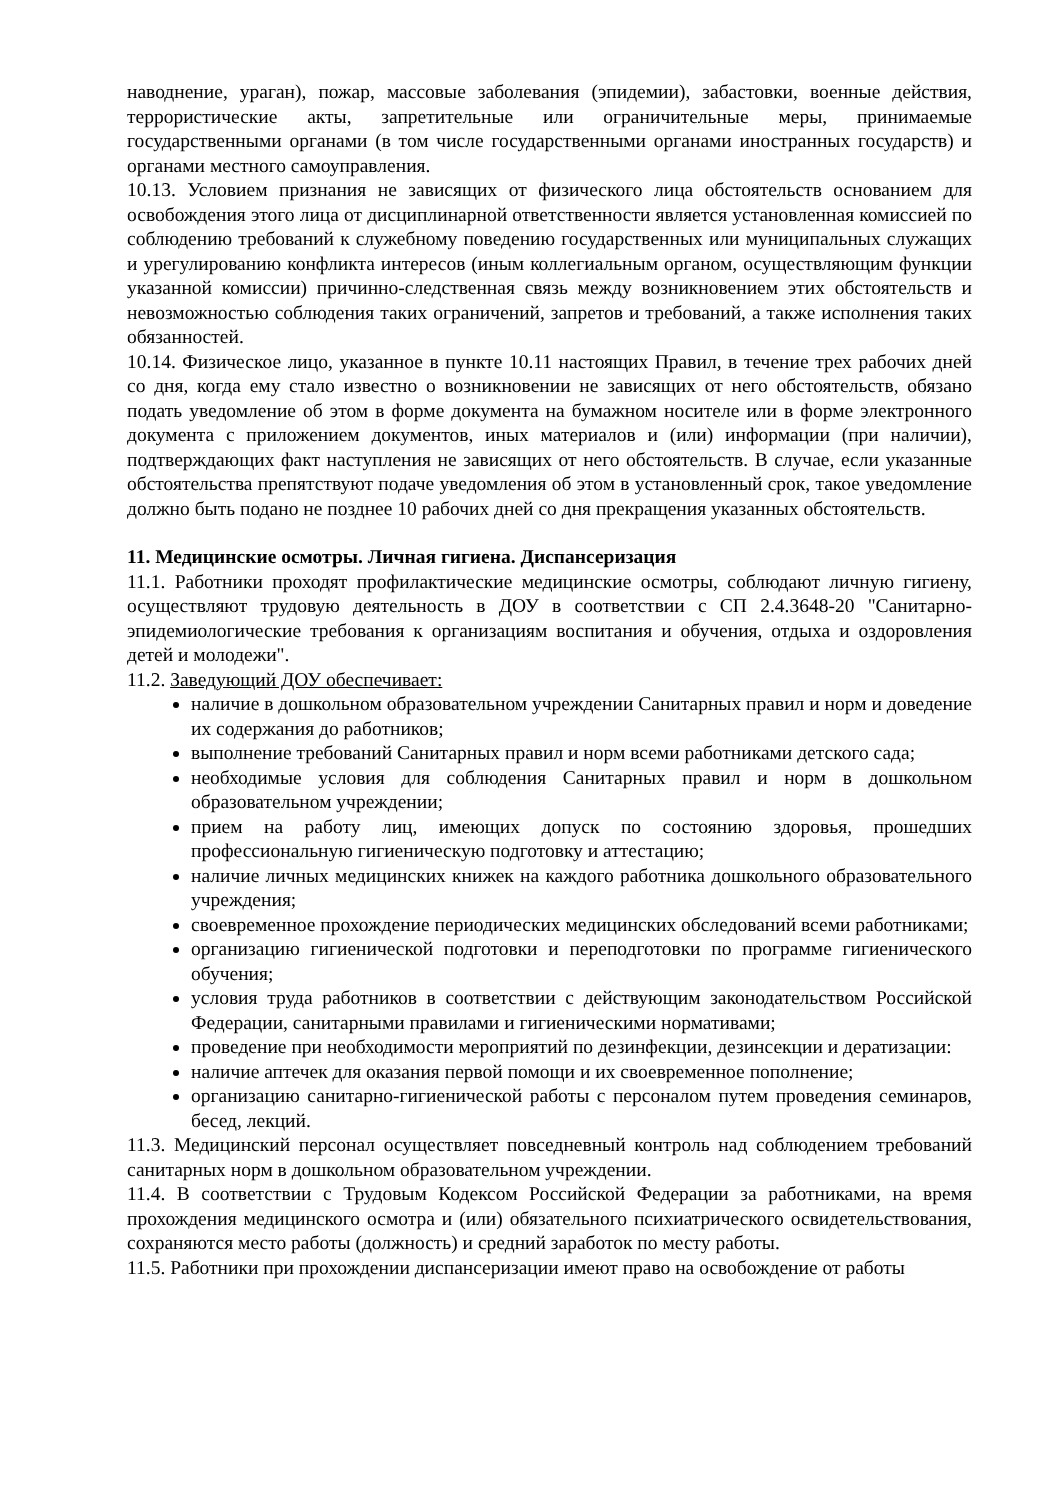наводнение, ураган), пожар, массовые заболевания (эпидемии), забастовки, военные действия, террористические акты, запретительные или ограничительные меры, принимаемые государственными органами (в том числе государственными органами иностранных государств) и органами местного самоуправления.
10.13. Условием признания не зависящих от физического лица обстоятельств основанием для освобождения этого лица от дисциплинарной ответственности является установленная комиссией по соблюдению требований к служебному поведению государственных или муниципальных служащих и урегулированию конфликта интересов (иным коллегиальным органом, осуществляющим функции указанной комиссии) причинно-следственная связь между возникновением этих обстоятельств и невозможностью соблюдения таких ограничений, запретов и требований, а также исполнения таких обязанностей.
10.14. Физическое лицо, указанное в пункте 10.11 настоящих Правил, в течение трех рабочих дней со дня, когда ему стало известно о возникновении не зависящих от него обстоятельств, обязано подать уведомление об этом в форме документа на бумажном носителе или в форме электронного документа с приложением документов, иных материалов и (или) информации (при наличии), подтверждающих факт наступления не зависящих от него обстоятельств. В случае, если указанные обстоятельства препятствуют подаче уведомления об этом в установленный срок, такое уведомление должно быть подано не позднее 10 рабочих дней со дня прекращения указанных обстоятельств.
11. Медицинские осмотры. Личная гигиена. Диспансеризация
11.1. Работники проходят профилактические медицинские осмотры, соблюдают личную гигиену, осуществляют трудовую деятельность в ДОУ в соответствии с СП 2.4.3648-20 "Санитарно-эпидемиологические требования к организациям воспитания и обучения, отдыха и оздоровления детей и молодежи".
11.2. Заведующий ДОУ обеспечивает:
наличие в дошкольном образовательном учреждении Санитарных правил и норм и доведение их содержания до работников;
выполнение требований Санитарных правил и норм всеми работниками детского сада;
необходимые условия для соблюдения Санитарных правил и норм в дошкольном образовательном учреждении;
прием на работу лиц, имеющих допуск по состоянию здоровья, прошедших профессиональную гигиеническую подготовку и аттестацию;
наличие личных медицинских книжек на каждого работника дошкольного образовательного учреждения;
своевременное прохождение периодических медицинских обследований всеми работниками;
организацию гигиенической подготовки и переподготовки по программе гигиенического обучения;
условия труда работников в соответствии с действующим законодательством Российской Федерации, санитарными правилами и гигиеническими нормативами;
проведение при необходимости мероприятий по дезинфекции, дезинсекции и дератизации:
наличие аптечек для оказания первой помощи и их своевременное пополнение;
организацию санитарно-гигиенической работы с персоналом путем проведения семинаров, бесед, лекций.
11.3. Медицинский персонал осуществляет повседневный контроль над соблюдением требований санитарных норм в дошкольном образовательном учреждении.
11.4. В соответствии с Трудовым Кодексом Российской Федерации за работниками, на время прохождения медицинского осмотра и (или) обязательного психиатрического освидетельствования, сохраняются место работы (должность) и средний заработок по месту работы.
11.5. Работники при прохождении диспансеризации имеют право на освобождение от работы